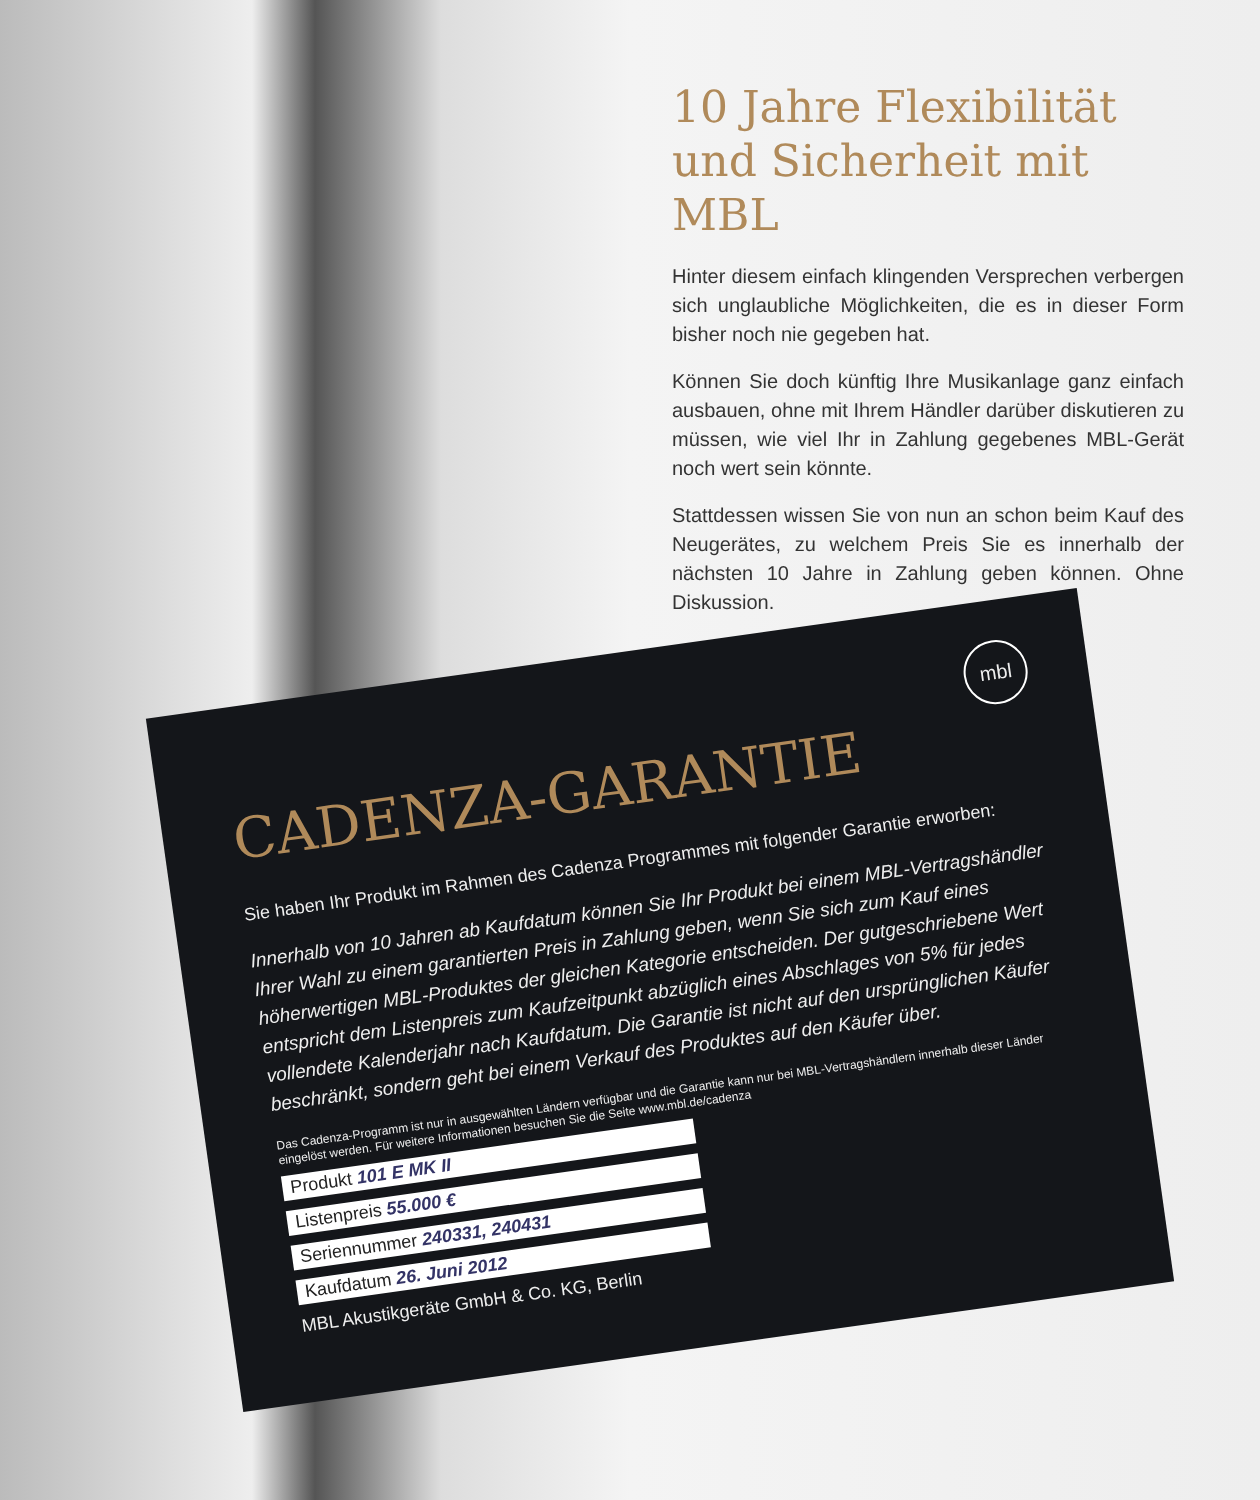10 Jahre Flexibilität und Sicherheit mit MBL
Hinter diesem einfach klingenden Versprechen verbergen sich unglaubliche Möglichkeiten, die es in dieser Form bisher noch nie gegeben hat.
Können Sie doch künftig Ihre Musikanlage ganz einfach ausbauen, ohne mit Ihrem Händler darüber diskutieren zu müssen, wie viel Ihr in Zahlung gegebenes MBL-Gerät noch wert sein könnte.
Stattdessen wissen Sie von nun an schon beim Kauf des Neugerätes, zu welchem Preis Sie es innerhalb der nächsten 10 Jahre in Zahlung geben können. Ohne Diskussion.
mbl
CADENZA-GARANTIE
Sie haben Ihr Produkt im Rahmen des Cadenza Programmes mit folgender Garantie erworben:
Innerhalb von 10 Jahren ab Kaufdatum können Sie Ihr Produkt bei einem MBL-Vertragshändler Ihrer Wahl zu einem garantierten Preis in Zahlung geben, wenn Sie sich zum Kauf eines höherwertigen MBL-Produktes der gleichen Kategorie entscheiden. Der gutgeschriebene Wert entspricht dem Listenpreis zum Kaufzeitpunkt abzüglich eines Abschlages von 5% für jedes vollendete Kalenderjahr nach Kaufdatum. Die Garantie ist nicht auf den ursprünglichen Käufer beschränkt, sondern geht bei einem Verkauf des Produktes auf den Käufer über.
Das Cadenza-Programm ist nur in ausgewählten Ländern verfügbar und die Garantie kann nur bei MBL-Vertragshändlern innerhalb dieser Länder eingelöst werden. Für weitere Informationen besuchen Sie die Seite www.mbl.de/cadenza
Produkt 101 E MK II Listenpreis 55.000 € Seriennummer 240331, 240431 Kaufdatum 26. Juni 2012
MBL Akustikgeräte GmbH & Co. KG, Berlin